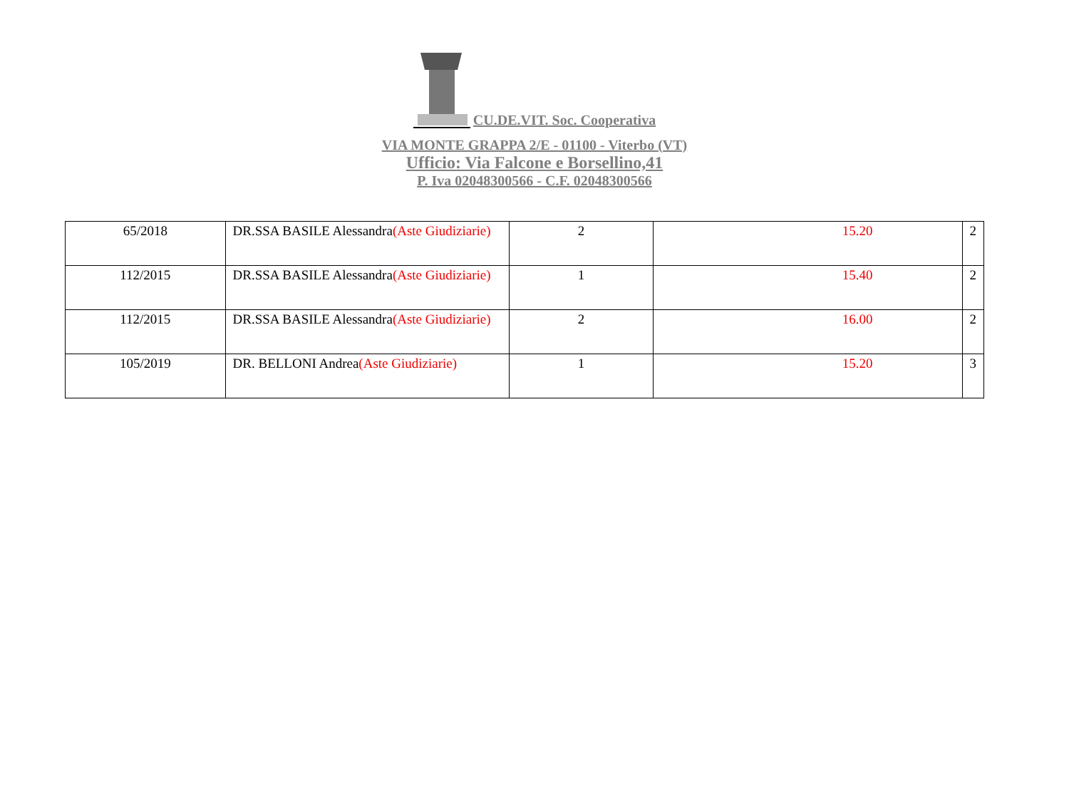CU.DE.VIT. Soc. Cooperativa
VIA MONTE GRAPPA 2/E - 01100 - Viterbo (VT)
Ufficio: Via Falcone e Borsellino,41
P. Iva 02048300566 - C.F. 02048300566
| 65/2018 | DR.SSA BASILE Alessandra (Aste Giudiziarie) | 2 | 15.20 | 2 |
| 112/2015 | DR.SSA BASILE Alessandra (Aste Giudiziarie) | 1 | 15.40 | 2 |
| 112/2015 | DR.SSA BASILE Alessandra (Aste Giudiziarie) | 2 | 16.00 | 2 |
| 105/2019 | DR. BELLONI Andrea (Aste Giudiziarie) | 1 | 15.20 | 3 |